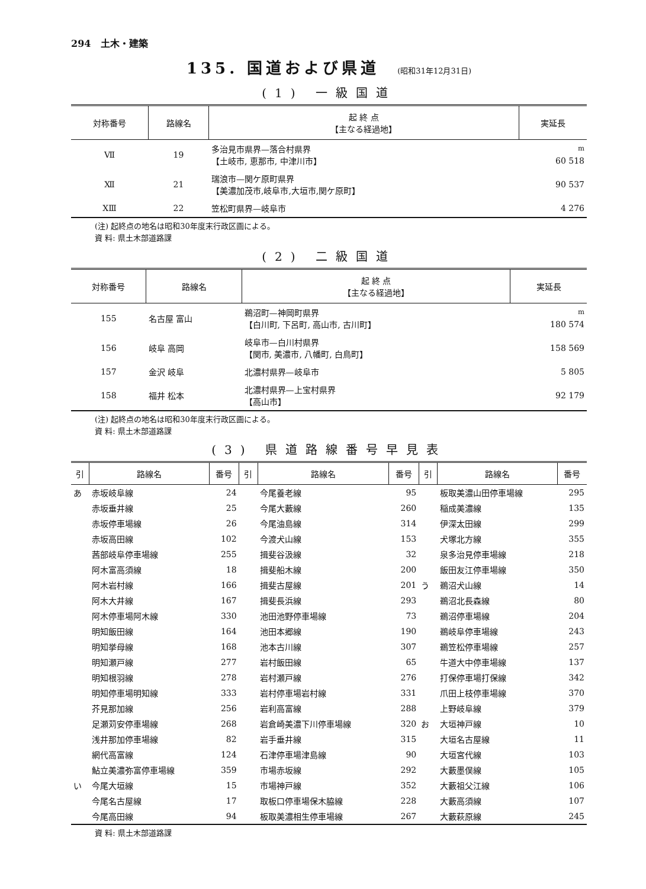294 土木・建築
135. 国道および県道 (昭和31年12月31日)
(1) 一級国道
| 対称番号 | 路線名 | 起 終 点 【主なる経過地】 | 実延長 |
| --- | --- | --- | --- |
| Ⅶ | 19 | 多治見市県界—落合村県界 【土岐市, 恵那市, 中津川市】 | <sup>m</sup> 60 518 |
| Ⅻ | 21 | 瑞浪市—関ケ原町県界 【美濃加茂市,岐阜市,大垣市,関ケ原町】 | 90 537 |
| XⅢ | 22 | 笠松町県界—岐阜市 | 4 276 |
(注) 起終点の地名は昭和30年度末行政区画による。
資 料: 県土木部道路課
(2) 二級国道
| 対称番号 | 路線名 | 起 終 点 【主なる経過地】 | 実延長 |
| --- | --- | --- | --- |
| 155 | 名古屋 富山 | 鵜沼町—神岡町県界 【白川町, 下呂町, 高山市, 古川町】 | <sup>m</sup> 180 574 |
| 156 | 岐阜 高岡 | 岐阜市—白川村県界 【関市, 美濃市, 八幡町, 白鳥町】 | 158 569 |
| 157 | 金沢 岐阜 | 北濃村県界—岐阜市 | 5 805 |
| 158 | 福井 松本 | 北濃村県界—上宝村県界 【高山市】 | 92 179 |
(注) 起終点の地名は昭和30年度末行政区画による。
資 料: 県土木部道路課
(3) 県道路線番号早見表
| 引 | 路線名 | 番号 | 引 | 路線名 | 番号 | 引 | 路線名 | 番号 |
| --- | --- | --- | --- | --- | --- | --- | --- | --- |
| あ | 赤坂岐阜線 | 24 | | 今尾養老線 | 95 | | 板取美濃山田停車場線 | 295 |
| | 赤坂垂井線 | 25 | | 今尾大藪線 | 260 | | 稲成美濃線 | 135 |
| | 赤坂停車場線 | 26 | | 今尾油島線 | 314 | | 伊深太田線 | 299 |
| | 赤坂高田線 | 102 | | 今渡犬山線 | 153 | | 犬塚北方線 | 355 |
| | 茜部岐阜停車場線 | 255 | | 揖斐谷汲線 | 32 | | 泉多治見停車場線 | 218 |
| | 阿木富高須線 | 18 | | 揖斐船木線 | 200 | | 飯田友江停車場線 | 350 |
| | 阿木岩村線 | 166 | | 揖斐古屋線 | 201 | う | 鵜沼犬山線 | 14 |
| | 阿木大井線 | 167 | | 揖斐長浜線 | 293 | | 鵜沼北長森線 | 80 |
| | 阿木停車場阿木線 | 330 | | 池田池野停車場線 | 73 | | 鵜沼停車場線 | 204 |
| | 明知飯田線 | 164 | | 池田本郷線 | 190 | | 鵜岐阜停車場線 | 243 |
| | 明知挙母線 | 168 | | 池本古川線 | 307 | | 鵜笠松停車場線 | 257 |
| | 明知瀬戸線 | 277 | | 岩村飯田線 | 65 | | 牛道大中停車場線 | 137 |
| | 明知根羽線 | 278 | | 岩村瀬戸線 | 276 | | 打保停車場打保線 | 342 |
| | 明知停車場明知線 | 333 | | 岩村停車場岩村線 | 331 | | 爪田上枝停車場線 | 370 |
| | 芥見那加線 | 256 | | 岩利高富線 | 288 | | 上野岐阜線 | 379 |
| | 足瀬苅安停車場線 | 268 | | 岩倉崎美濃下川停車場線 | 320 | お | 大垣神戸線 | 10 |
| | 浅井那加停車場線 | 82 | | 岩手垂井線 | 315 | | 大垣名古屋線 | 11 |
| | 網代高富線 | 124 | | 石津停車場津島線 | 90 | | 大垣宮代線 | 103 |
| | 鮎立美濃弥富停車場線 | 359 | | 市場赤坂線 | 292 | | 大藪墨俣線 | 105 |
| い | 今尾大垣線 | 15 | | 市場神戸線 | 352 | | 大藪祖父江線 | 106 |
| | 今尾名古屋線 | 17 | | 取板口停車場保木脇線 | 228 | | 大藪高須線 | 107 |
| | 今尾高田線 | 94 | | 板取美濃相生停車場線 | 267 | | 大藪萩原線 | 245 |
資 料: 県土木部道路課